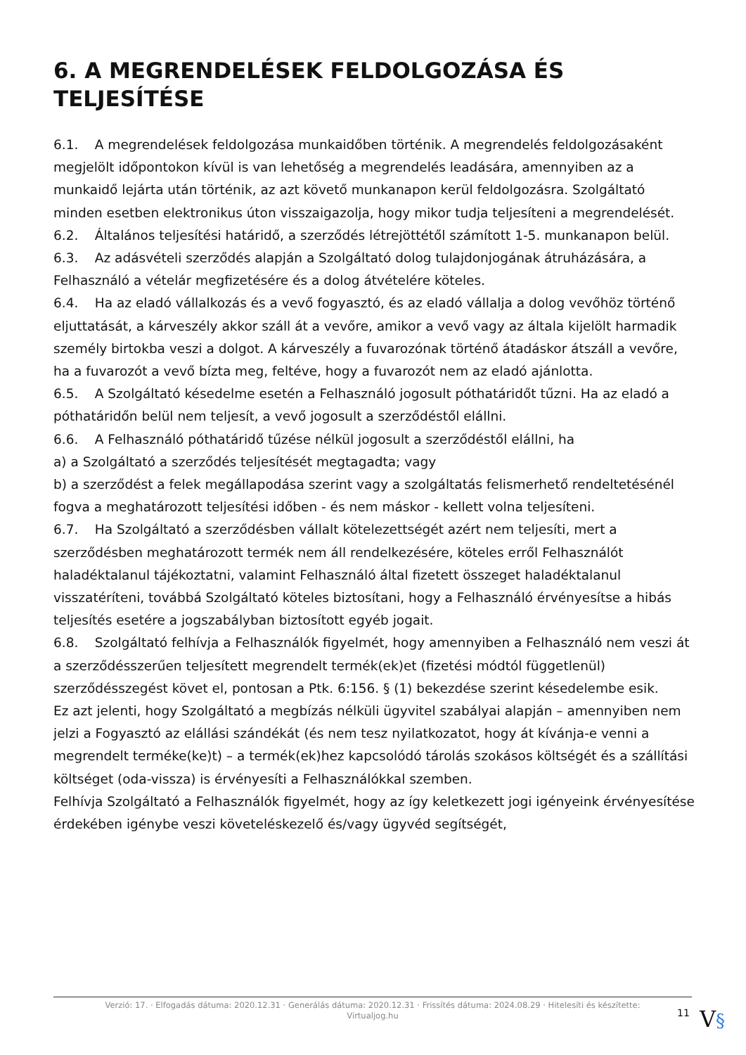6. A MEGRENDELÉSEK FELDOLGOZÁSA ÉS TELJESÍTÉSE
6.1. A megrendelések feldolgozása munkaidőben történik. A megrendelés feldolgozásaként megjelölt időpontokon kívül is van lehetőség a megrendelés leadására, amennyiben az a munkaidő lejárta után történik, az azt követő munkanapon kerül feldolgozásra. Szolgáltató minden esetben elektronikus úton visszaigazolja, hogy mikor tudja teljesíteni a megrendelését.
6.2. Általános teljesítési határidő, a szerződés létrejöttétől számított 1-5. munkanapon belül.
6.3. Az adásvételi szerződés alapján a Szolgáltató dolog tulajdonjogának átruházására, a Felhasználó a vételár megfizetésére és a dolog átvételére köteles.
6.4. Ha az eladó vállalkozás és a vevő fogyasztó, és az eladó vállalja a dolog vevőhöz történő eljuttatását, a kárveszély akkor száll át a vevőre, amikor a vevő vagy az általa kijelölt harmadik személy birtokba veszi a dolgot. A kárveszély a fuvarozónak történő átadáskor átszáll a vevőre, ha a fuvarozót a vevő bízta meg, feltéve, hogy a fuvarozót nem az eladó ajánlotta.
6.5. A Szolgáltató késedelme esetén a Felhasználó jogosult póthatáridőt tűzni. Ha az eladó a póthatáridőn belül nem teljesít, a vevő jogosult a szerződéstől elállni.
6.6. A Felhasználó póthatáridő tűzése nélkül jogosult a szerződéstől elállni, ha
a) a Szolgáltató a szerződés teljesítését megtagadta; vagy
b) a szerződést a felek megállapodása szerint vagy a szolgáltatás felismerhető rendeltetésénél fogva a meghatározott teljesítési időben - és nem máskor - kellett volna teljesíteni.
6.7. Ha Szolgáltató a szerződésben vállalt kötelezettségét azért nem teljesíti, mert a szerződésben meghatározott termék nem áll rendelkezésére, köteles erről Felhasználót haladéktalanul tájékoztatni, valamint Felhasználó által fizetett összeget haladéktalanul visszatéríteni, továbbá Szolgáltató köteles biztosítani, hogy a Felhasználó érvényesítse a hibás teljesítés esetére a jogszabályban biztosított egyéb jogait.
6.8. Szolgáltató felhívja a Felhasználók figyelmét, hogy amennyiben a Felhasználó nem veszi át a szerződésszerűen teljesített megrendelt termék(ek)et (fizetési módtól függetlenül) szerződésszegést követ el, pontosan a Ptk. 6:156. § (1) bekezdése szerint késedelembe esik.
Ez azt jelenti, hogy Szolgáltató a megbízás nélküli ügyvitel szabályai alapján – amennyiben nem jelzi a Fogyasztó az elállási szándékát (és nem tesz nyilatkozatot, hogy át kívánja-e venni a megrendelt terméke(ke)t) – a termék(ek)hez kapcsolódó tárolás szokásos költségét és a szállítási költséget (oda-vissza) is érvényesíti a Felhasználókkal szemben.
Felhívja Szolgáltató a Felhasználók figyelmét, hogy az így keletkezett jogi igényeink érvényesítése érdekében igénybe veszi követeléskezelő és/vagy ügyvéd segítségét,
Verzió: 17. · Elfogadás dátuma: 2020.12.31 · Generálás dátuma: 2020.12.31 · Frissítés dátuma: 2024.08.29 · Hitelesíti és készítette:
Virtualjog.hu
11 V§